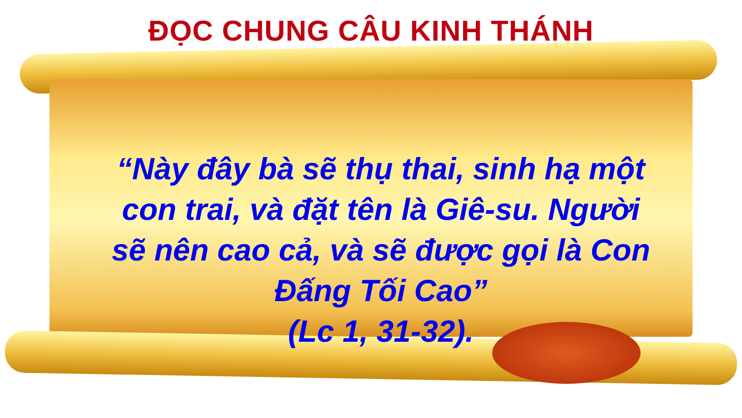ĐỌC CHUNG CÂU KINH THÁNH
“Này đây bà sẽ thụ thai, sinh hạ một con trai, và đặt tên là Giê-su. Người sẽ nên cao cả, và sẽ được gọi là Con Đấng Tối Cao”
(Lc 1, 31-32).